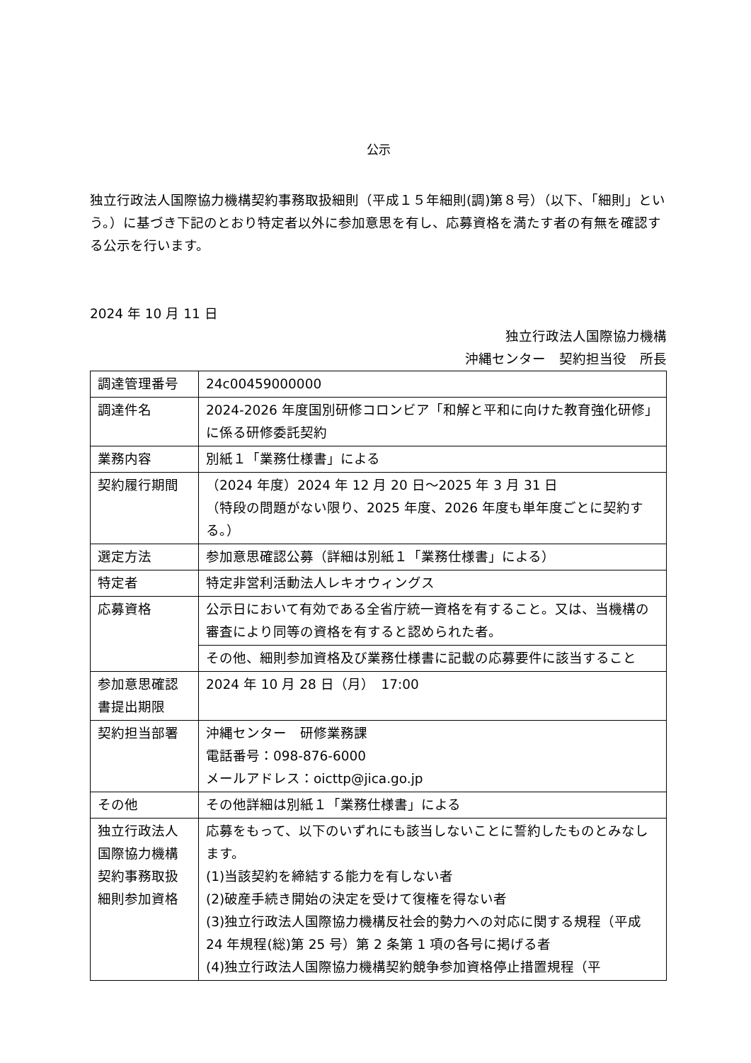公示
独立行政法人国際協力機構契約事務取扱細則（平成１５年細則(調)第８号）（以下、「細則」という。）に基づき下記のとおり特定者以外に参加意思を有し、応募資格を満たす者の有無を確認する公示を行います。
2024 年 10 月 11 日
独立行政法人国際協力機構
沖縄センター　契約担当役　所長
| 調達管理番号 | 24c00459000000 |
| 調達件名 | 2024-2026 年度国別研修コロンビア「和解と平和に向けた教育強化研修」に係る研修委託契約 |
| 業務内容 | 別紙１「業務仕様書」による |
| 契約履行期間 | （2024 年度）2024 年 12 月 20 日～2025 年 3 月 31 日 （特段の問題がない限り、2025 年度、2026 年度も単年度ごとに契約する。） |
| 選定方法 | 参加意思確認公募（詳細は別紙１「業務仕様書」による） |
| 特定者 | 特定非営利活動法人レキオウィングス |
| 応募資格 | 公示日において有効である全省庁統一資格を有すること。又は、当機構の審査により同等の資格を有すると認められた者。 |
| | その他、細則参加資格及び業務仕様書に記載の応募要件に該当すること |
| 参加意思確認書提出期限 | 2024 年 10 月 28 日（月） 17:00 |
| 契約担当部署 | 沖縄センター 研修業務課 電話番号：098-876-6000 メールアドレス：oicttp@jica.go.jp |
| その他 | その他詳細は別紙１「業務仕様書」による |
| 独立行政法人国際協力機構契約事務取扱細則参加資格 | 応募をもって、以下のいずれにも該当しないことに誓約したものとみなします。 (1)当該契約を締結する能力を有しない者 (2)破産手続き開始の決定を受けて復権を得ない者 (3)独立行政法人国際協力機構反社会的勢力への対応に関する規程（平成 24 年規程(総)第 25 号）第 2 条第 1 項の各号に掲げる者 (4)独立行政法人国際協力機構契約競争参加資格停止措置規程（平 |